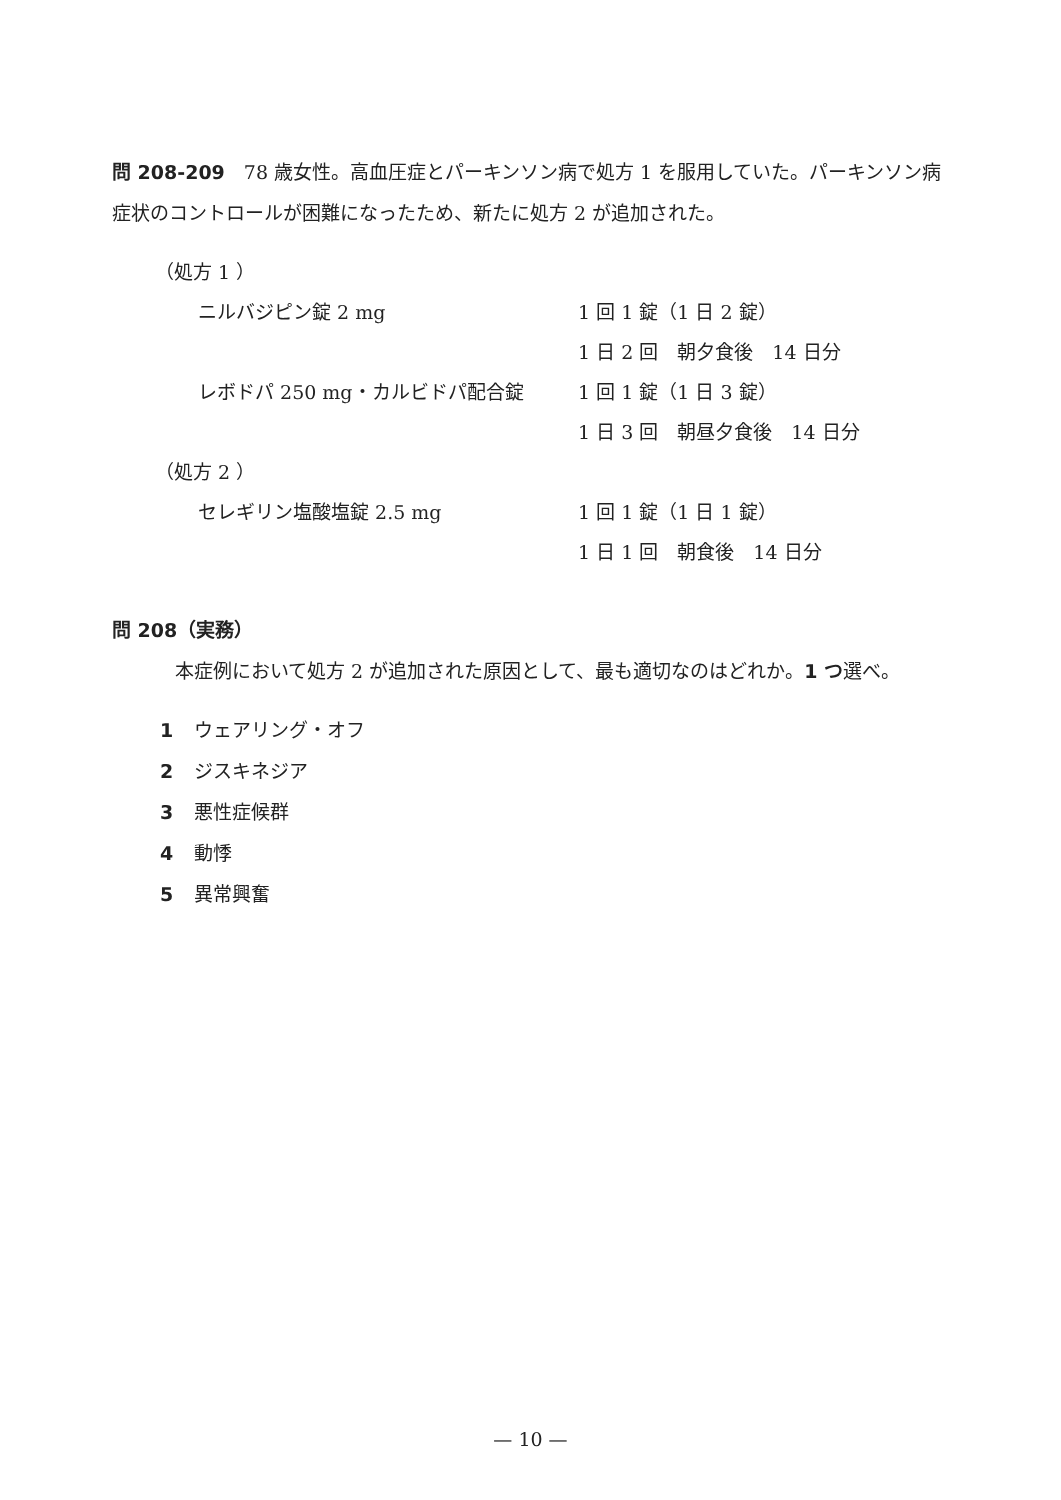問 208-209　78 歳女性。高血圧症とパーキンソン病で処方 1 を服用していた。パーキンソン病症状のコントロールが困難になったため、新たに処方 2 が追加された。
（処方 1 ）
ニルバジピン錠 2 mg 1 回 1 錠（1 日 2 錠）
1 日 2 回　朝夕食後　14 日分
レボドパ 250 mg・カルビドパ配合錠 1 回 1 錠（1 日 3 錠）
1 日 3 回　朝昼夕食後　14 日分
（処方 2 ）
セレギリン塩酸塩錠 2.5 mg 1 回 1 錠（1 日 1 錠）
1 日 1 回　朝食後　14 日分
問 208（実務）
本症例において処方 2 が追加された原因として、最も適切なのはどれか。1 つ選べ。
1 ウェアリング・オフ
2 ジスキネジア
3 悪性症候群
4 動悸
5 異常興奮
— 10 —